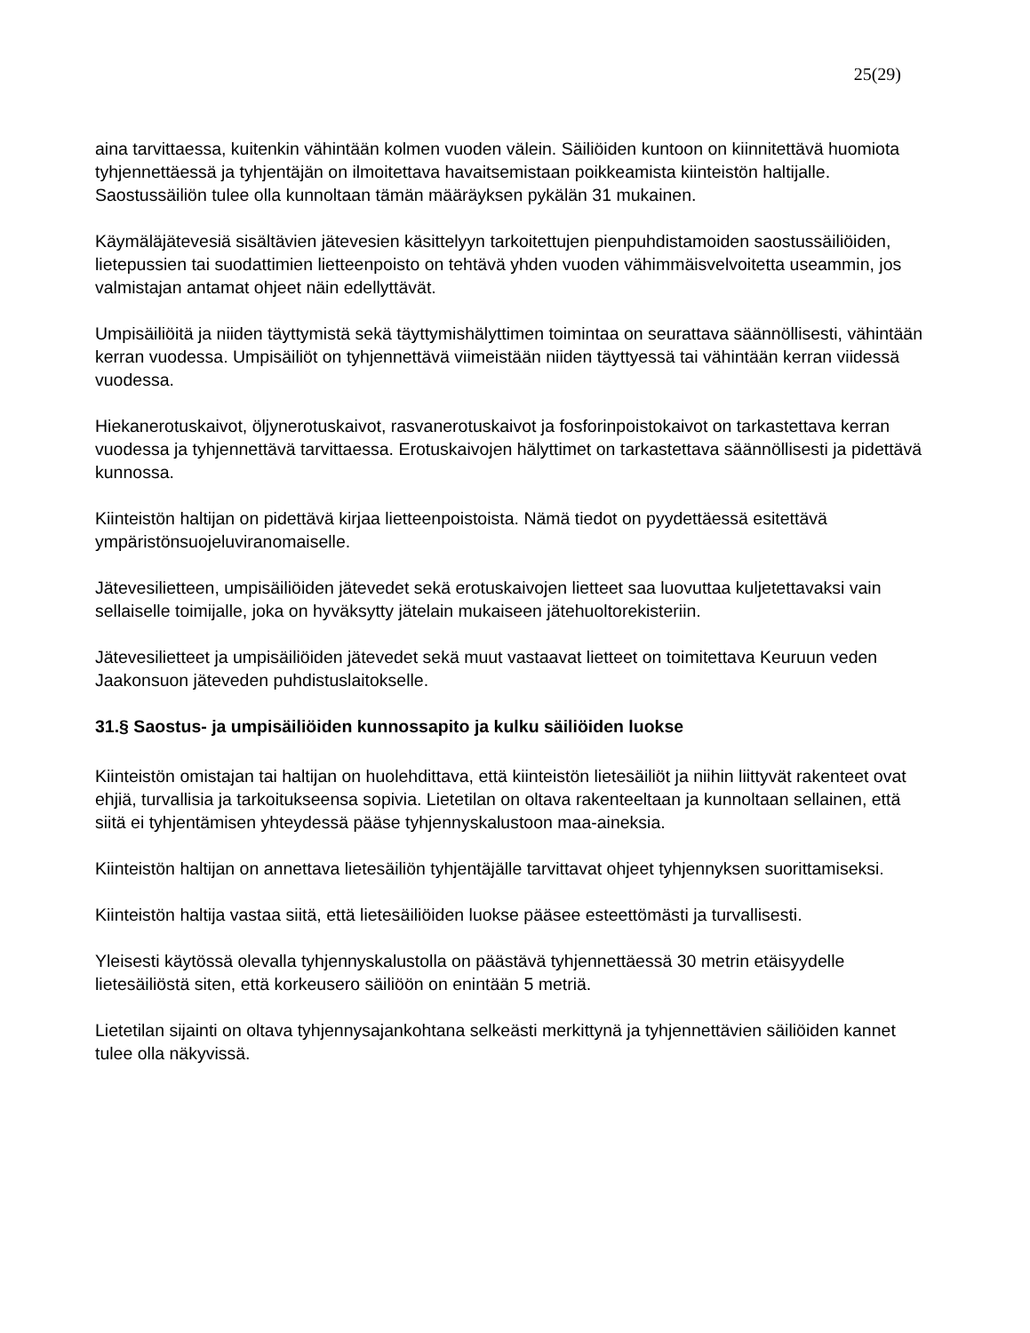25(29)
aina tarvittaessa, kuitenkin vähintään kolmen vuoden välein. Säiliöiden kuntoon on kiinnitettävä huomiota tyhjennettäessä ja tyhjentäjän on ilmoitettava havaitsemistaan poikkeamista kiinteistön haltijalle. Saostussäiliön tulee olla kunnoltaan tämän määräyksen pykälän 31 mukainen.
Käymäläjätevesiä sisältävien jätevesien käsittelyyn tarkoitettujen pienpuhdistamoiden saostussäiliöiden, lietepussien tai suodattimien lietteenpoisto on tehtävä yhden vuoden vähimmäisvelvoitetta useammin, jos valmistajan antamat ohjeet näin edellyttävät.
Umpisäiliöitä ja niiden täyttymistä sekä täyttymishälyttimen toimintaa on seurattava säännöllisesti, vähintään kerran vuodessa. Umpisäiliöt on tyhjennettävä viimeistään niiden täyttyessä tai vähintään kerran viidessä vuodessa.
Hiekanerotuskaivot, öljynerotuskaivot, rasvanerotuskaivot ja fosforinpoistokaivot on tarkastettava kerran vuodessa ja tyhjennettävä tarvittaessa. Erotuskaivojen hälyttimet on tarkastettava säännöllisesti ja pidettävä kunnossa.
Kiinteistön haltijan on pidettävä kirjaa lietteenpoistoista. Nämä tiedot on pyydettäessä esitettävä ympäristönsuojeluviranomaiselle.
Jätevesilietteen, umpisäiliöiden jätevedet sekä erotuskaivojen lietteet saa luovuttaa kuljetettavaksi vain sellaiselle toimijalle, joka on hyväksytty jätelain mukaiseen jätehuoltorekisteriin.
Jätevesilietteet ja umpisäiliöiden jätevedet sekä muut vastaavat lietteet on toimitettava Keuruun veden Jaakonsuon jäteveden puhdistuslaitokselle.
31.§ Saostus- ja umpisäiliöiden kunnossapito ja kulku säiliöiden luokse
Kiinteistön omistajan tai haltijan on huolehdittava, että kiinteistön lietesäiliöt ja niihin liittyvät rakenteet ovat ehjiä, turvallisia ja tarkoitukseensa sopivia. Lietetilan on oltava rakenteeltaan ja kunnoltaan sellainen, että siitä ei tyhjentämisen yhteydessä pääse tyhjennyskalustoon maa-aineksia.
Kiinteistön haltijan on annettava lietesäiliön tyhjentäjälle tarvittavat ohjeet tyhjennyksen suorittamiseksi.
Kiinteistön haltija vastaa siitä, että lietesäiliöiden luokse pääsee esteettömästi ja turvallisesti.
Yleisesti käytössä olevalla tyhjennyskalustolla on päästävä tyhjennettäessä 30 metrin etäisyydelle lietesäiliöstä siten, että korkeusero säiliöön on enintään 5 metriä.
Lietetilan sijainti on oltava tyhjennysajankohtana selkeästi merkittynä ja tyhjennettävien säiliöiden kannet tulee olla näkyvissä.